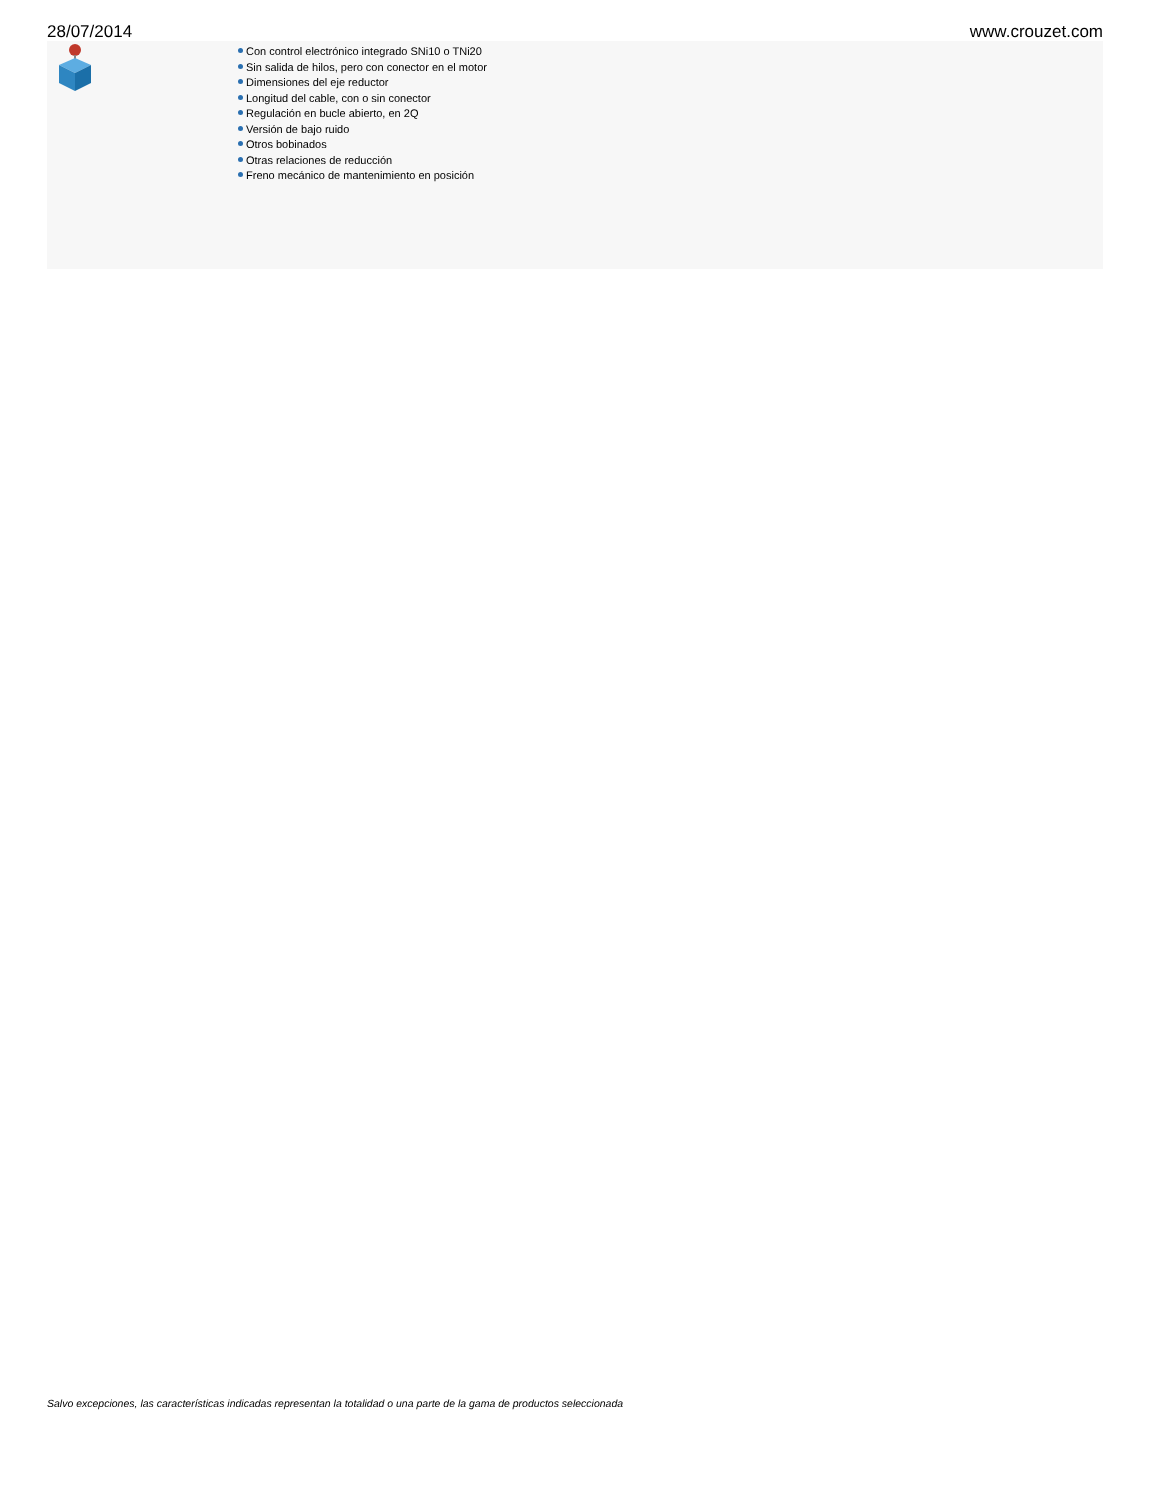28/07/2014 www.crouzet.com
Con control electrónico integrado SNi10 o TNi20
Sin salida de hilos, pero con conector en el motor
Dimensiones del eje reductor
Longitud del cable, con o sin conector
Regulación en bucle abierto, en 2Q
Versión de bajo ruido
Otros bobinados
Otras relaciones de reducción
Freno mecánico de mantenimiento en posición
Salvo excepciones, las características indicadas representan la totalidad o una parte de la gama de productos seleccionada